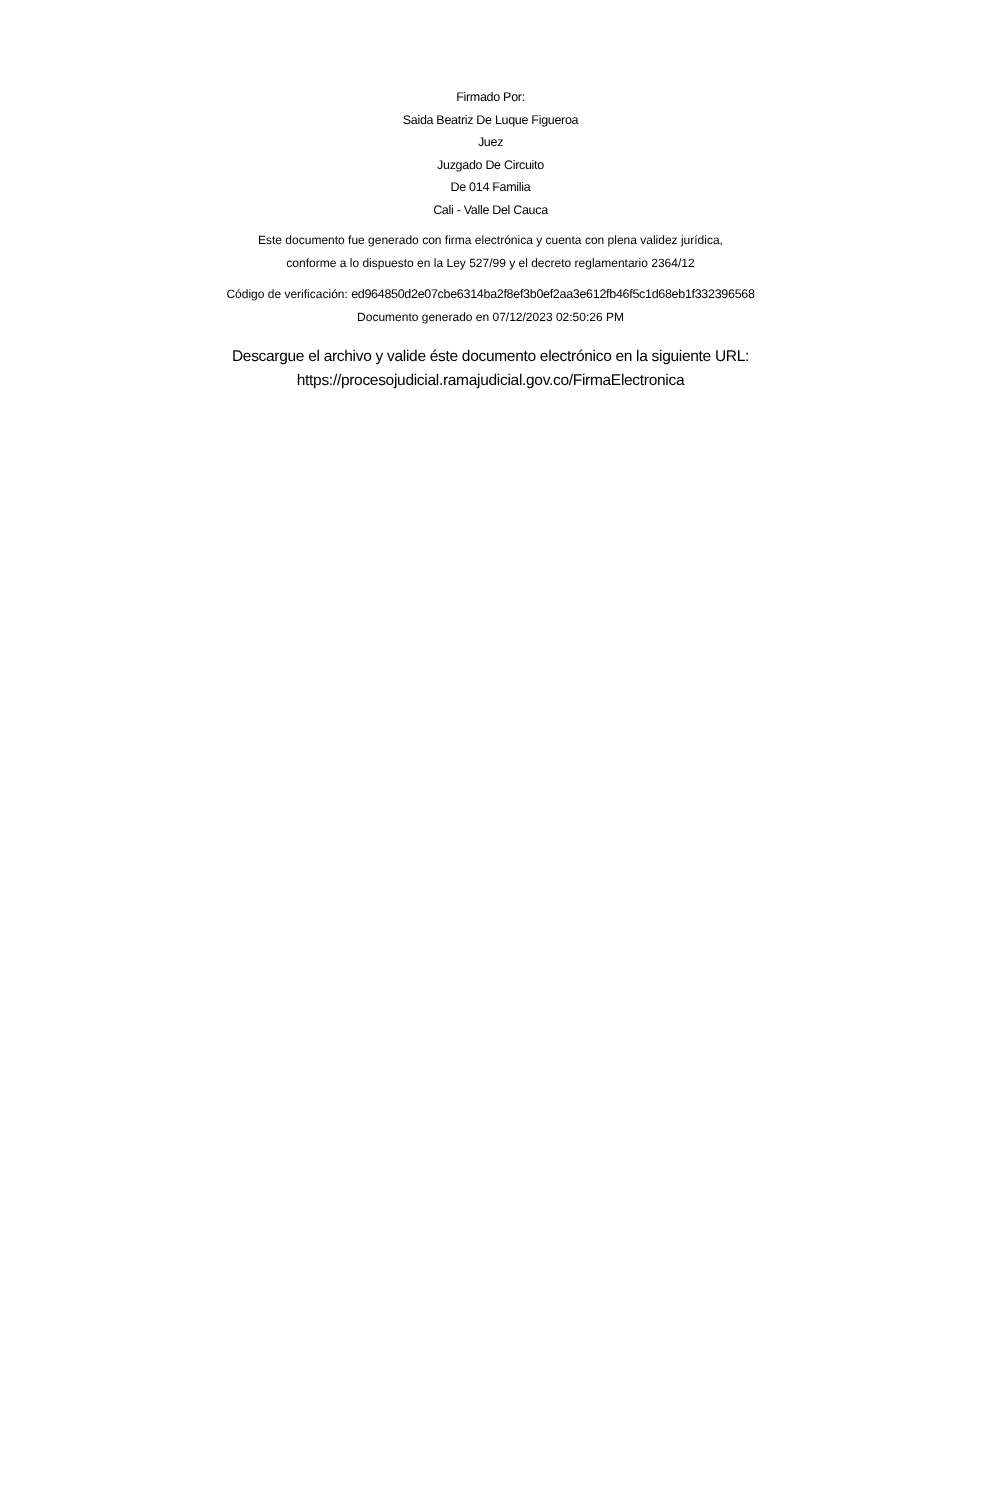Firmado Por:
Saida Beatriz De Luque Figueroa
Juez
Juzgado De Circuito
De 014 Familia
Cali - Valle Del Cauca
Este documento fue generado con firma electrónica y cuenta con plena validez jurídica,
conforme a lo dispuesto en la Ley 527/99 y el decreto reglamentario 2364/12
Código de verificación: ed964850d2e07cbe6314ba2f8ef3b0ef2aa3e612fb46f5c1d68eb1f332396568
Documento generado en 07/12/2023 02:50:26 PM
Descargue el archivo y valide éste documento electrónico en la siguiente URL:
https://procesojudicial.ramajudicial.gov.co/FirmaElectronica